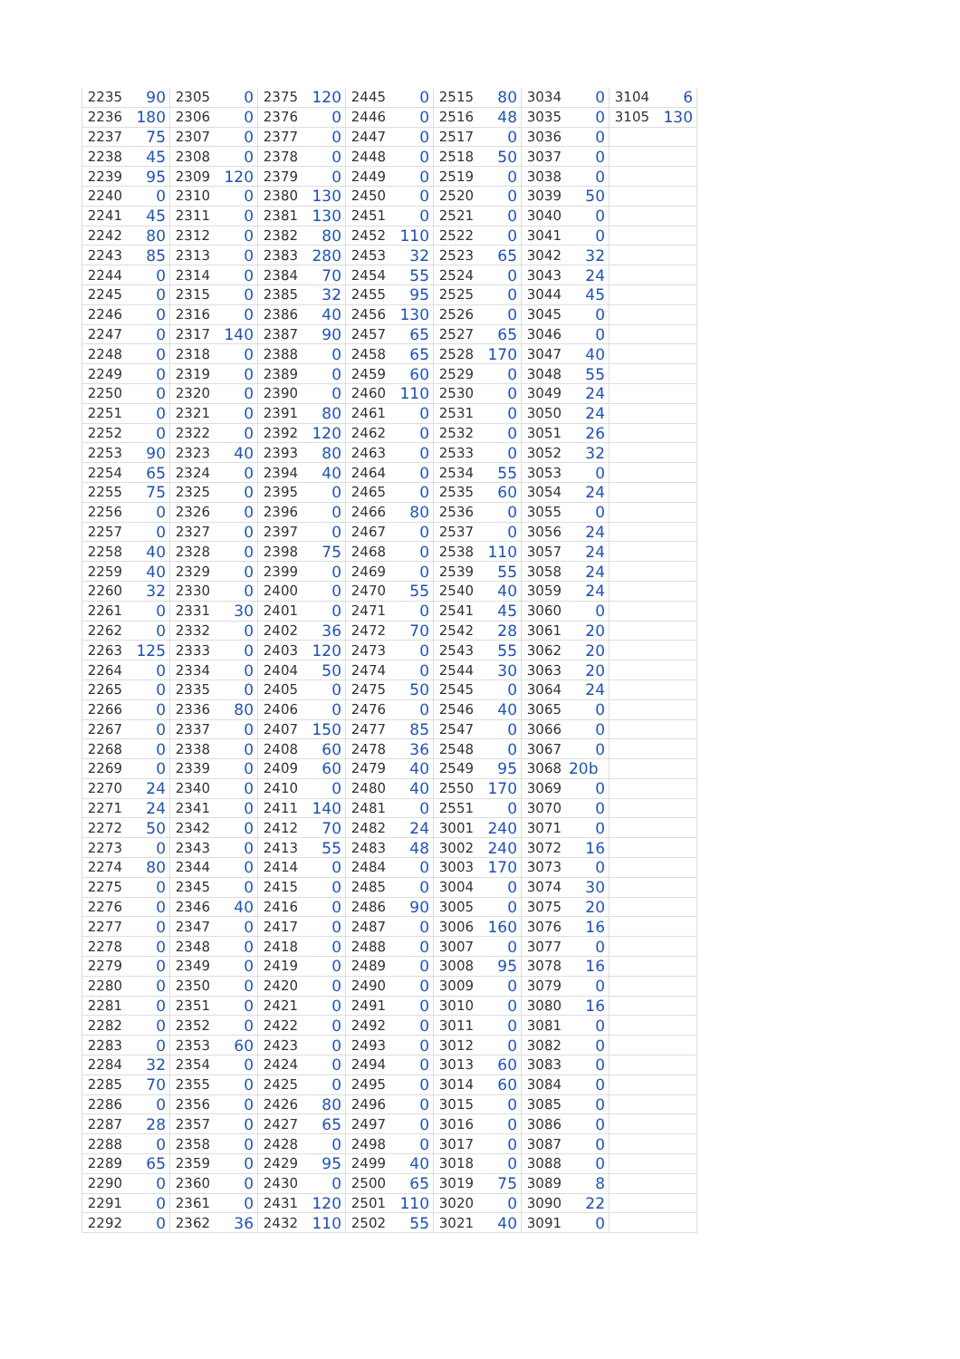| 2235 | 90 | 2305 | 0 | 2375 | 120 | 2445 | 0 | 2515 | 80 | 3034 | 0 | 3104 | 6 |
| 2236 | 180 | 2306 | 0 | 2376 | 0 | 2446 | 0 | 2516 | 48 | 3035 | 0 | 3105 | 130 |
| 2237 | 75 | 2307 | 0 | 2377 | 0 | 2447 | 0 | 2517 | 0 | 3036 | 0 | | |
| 2238 | 45 | 2308 | 0 | 2378 | 0 | 2448 | 0 | 2518 | 50 | 3037 | 0 | | |
| 2239 | 95 | 2309 | 120 | 2379 | 0 | 2449 | 0 | 2519 | 0 | 3038 | 0 | | |
| 2240 | 0 | 2310 | 0 | 2380 | 130 | 2450 | 0 | 2520 | 0 | 3039 | 50 | | |
| 2241 | 45 | 2311 | 0 | 2381 | 130 | 2451 | 0 | 2521 | 0 | 3040 | 0 | | |
| 2242 | 80 | 2312 | 0 | 2382 | 80 | 2452 | 110 | 2522 | 0 | 3041 | 0 | | |
| 2243 | 85 | 2313 | 0 | 2383 | 280 | 2453 | 32 | 2523 | 65 | 3042 | 32 | | |
| 2244 | 0 | 2314 | 0 | 2384 | 70 | 2454 | 55 | 2524 | 0 | 3043 | 24 | | |
| 2245 | 0 | 2315 | 0 | 2385 | 32 | 2455 | 95 | 2525 | 0 | 3044 | 45 | | |
| 2246 | 0 | 2316 | 0 | 2386 | 40 | 2456 | 130 | 2526 | 0 | 3045 | 0 | | |
| 2247 | 0 | 2317 | 140 | 2387 | 90 | 2457 | 65 | 2527 | 65 | 3046 | 0 | | |
| 2248 | 0 | 2318 | 0 | 2388 | 0 | 2458 | 65 | 2528 | 170 | 3047 | 40 | | |
| 2249 | 0 | 2319 | 0 | 2389 | 0 | 2459 | 60 | 2529 | 0 | 3048 | 55 | | |
| 2250 | 0 | 2320 | 0 | 2390 | 0 | 2460 | 110 | 2530 | 0 | 3049 | 24 | | |
| 2251 | 0 | 2321 | 0 | 2391 | 80 | 2461 | 0 | 2531 | 0 | 3050 | 24 | | |
| 2252 | 0 | 2322 | 0 | 2392 | 120 | 2462 | 0 | 2532 | 0 | 3051 | 26 | | |
| 2253 | 90 | 2323 | 40 | 2393 | 80 | 2463 | 0 | 2533 | 0 | 3052 | 32 | | |
| 2254 | 65 | 2324 | 0 | 2394 | 40 | 2464 | 0 | 2534 | 55 | 3053 | 0 | | |
| 2255 | 75 | 2325 | 0 | 2395 | 0 | 2465 | 0 | 2535 | 60 | 3054 | 24 | | |
| 2256 | 0 | 2326 | 0 | 2396 | 0 | 2466 | 80 | 2536 | 0 | 3055 | 0 | | |
| 2257 | 0 | 2327 | 0 | 2397 | 0 | 2467 | 0 | 2537 | 0 | 3056 | 24 | | |
| 2258 | 40 | 2328 | 0 | 2398 | 75 | 2468 | 0 | 2538 | 110 | 3057 | 24 | | |
| 2259 | 40 | 2329 | 0 | 2399 | 0 | 2469 | 0 | 2539 | 55 | 3058 | 24 | | |
| 2260 | 32 | 2330 | 0 | 2400 | 0 | 2470 | 55 | 2540 | 40 | 3059 | 24 | | |
| 2261 | 0 | 2331 | 30 | 2401 | 0 | 2471 | 0 | 2541 | 45 | 3060 | 0 | | |
| 2262 | 0 | 2332 | 0 | 2402 | 36 | 2472 | 70 | 2542 | 28 | 3061 | 20 | | |
| 2263 | 125 | 2333 | 0 | 2403 | 120 | 2473 | 0 | 2543 | 55 | 3062 | 20 | | |
| 2264 | 0 | 2334 | 0 | 2404 | 50 | 2474 | 0 | 2544 | 30 | 3063 | 20 | | |
| 2265 | 0 | 2335 | 0 | 2405 | 0 | 2475 | 50 | 2545 | 0 | 3064 | 24 | | |
| 2266 | 0 | 2336 | 80 | 2406 | 0 | 2476 | 0 | 2546 | 40 | 3065 | 0 | | |
| 2267 | 0 | 2337 | 0 | 2407 | 150 | 2477 | 85 | 2547 | 0 | 3066 | 0 | | |
| 2268 | 0 | 2338 | 0 | 2408 | 60 | 2478 | 36 | 2548 | 0 | 3067 | 0 | | |
| 2269 | 0 | 2339 | 0 | 2409 | 60 | 2479 | 40 | 2549 | 95 | 3068 | 20b | | |
| 2270 | 24 | 2340 | 0 | 2410 | 0 | 2480 | 40 | 2550 | 170 | 3069 | 0 | | |
| 2271 | 24 | 2341 | 0 | 2411 | 140 | 2481 | 0 | 2551 | 0 | 3070 | 0 | | |
| 2272 | 50 | 2342 | 0 | 2412 | 70 | 2482 | 24 | 3001 | 240 | 3071 | 0 | | |
| 2273 | 0 | 2343 | 0 | 2413 | 55 | 2483 | 48 | 3002 | 240 | 3072 | 16 | | |
| 2274 | 80 | 2344 | 0 | 2414 | 0 | 2484 | 0 | 3003 | 170 | 3073 | 0 | | |
| 2275 | 0 | 2345 | 0 | 2415 | 0 | 2485 | 0 | 3004 | 0 | 3074 | 30 | | |
| 2276 | 0 | 2346 | 40 | 2416 | 0 | 2486 | 90 | 3005 | 0 | 3075 | 20 | | |
| 2277 | 0 | 2347 | 0 | 2417 | 0 | 2487 | 0 | 3006 | 160 | 3076 | 16 | | |
| 2278 | 0 | 2348 | 0 | 2418 | 0 | 2488 | 0 | 3007 | 0 | 3077 | 0 | | |
| 2279 | 0 | 2349 | 0 | 2419 | 0 | 2489 | 0 | 3008 | 95 | 3078 | 16 | | |
| 2280 | 0 | 2350 | 0 | 2420 | 0 | 2490 | 0 | 3009 | 0 | 3079 | 0 | | |
| 2281 | 0 | 2351 | 0 | 2421 | 0 | 2491 | 0 | 3010 | 0 | 3080 | 16 | | |
| 2282 | 0 | 2352 | 0 | 2422 | 0 | 2492 | 0 | 3011 | 0 | 3081 | 0 | | |
| 2283 | 0 | 2353 | 60 | 2423 | 0 | 2493 | 0 | 3012 | 0 | 3082 | 0 | | |
| 2284 | 32 | 2354 | 0 | 2424 | 0 | 2494 | 0 | 3013 | 60 | 3083 | 0 | | |
| 2285 | 70 | 2355 | 0 | 2425 | 0 | 2495 | 0 | 3014 | 60 | 3084 | 0 | | |
| 2286 | 0 | 2356 | 0 | 2426 | 80 | 2496 | 0 | 3015 | 0 | 3085 | 0 | | |
| 2287 | 28 | 2357 | 0 | 2427 | 65 | 2497 | 0 | 3016 | 0 | 3086 | 0 | | |
| 2288 | 0 | 2358 | 0 | 2428 | 0 | 2498 | 0 | 3017 | 0 | 3087 | 0 | | |
| 2289 | 65 | 2359 | 0 | 2429 | 95 | 2499 | 40 | 3018 | 0 | 3088 | 0 | | |
| 2290 | 0 | 2360 | 0 | 2430 | 0 | 2500 | 65 | 3019 | 75 | 3089 | 8 | | |
| 2291 | 0 | 2361 | 0 | 2431 | 120 | 2501 | 110 | 3020 | 0 | 3090 | 22 | | |
| 2292 | 0 | 2362 | 36 | 2432 | 110 | 2502 | 55 | 3021 | 40 | 3091 | 0 | | |